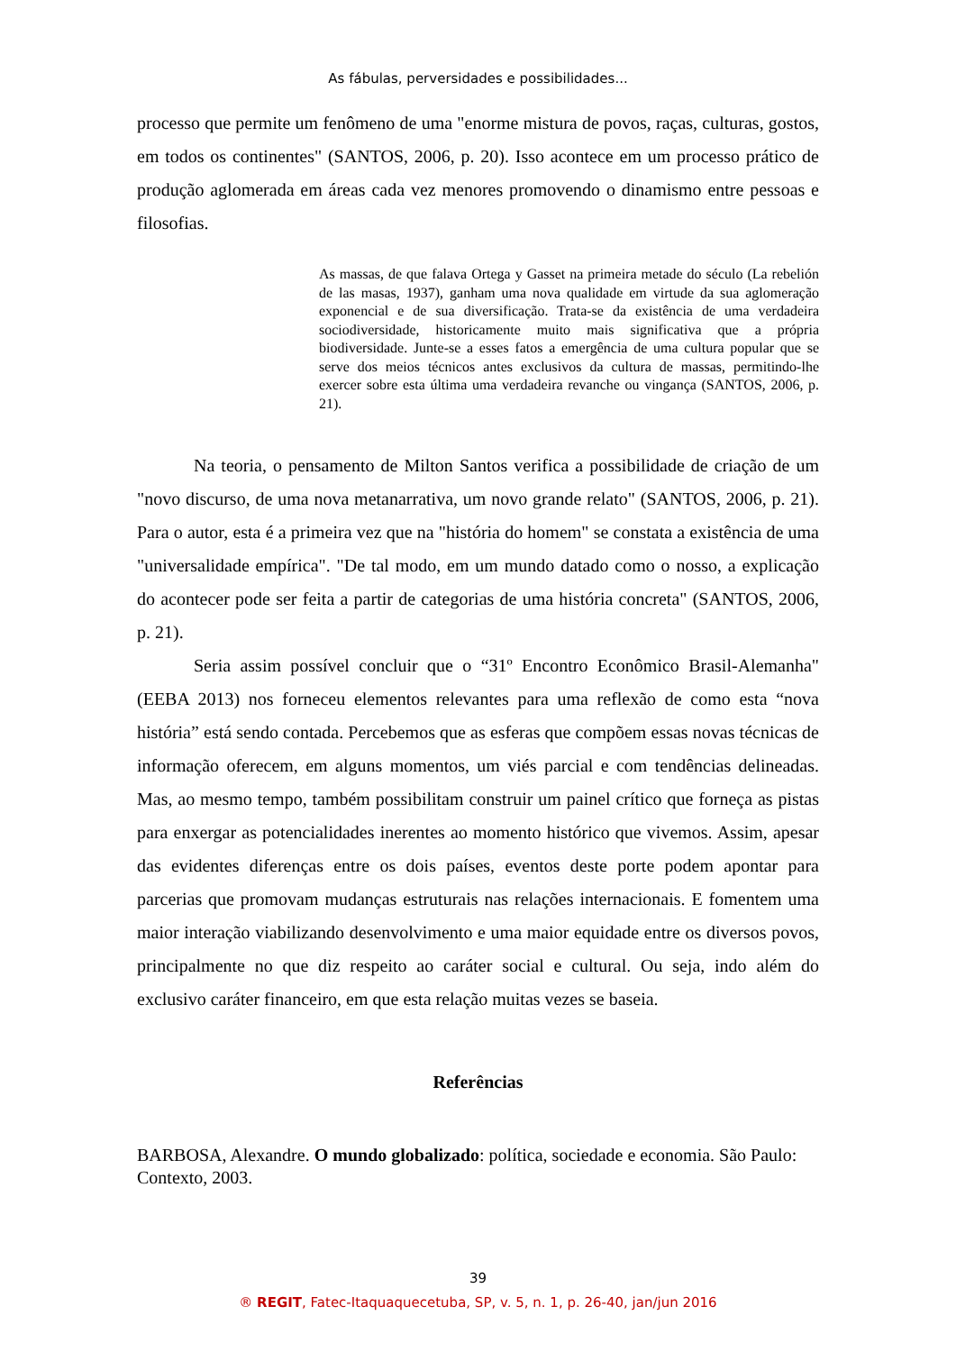As fábulas, perversidades e possibilidades...
processo que permite um fenômeno de uma "enorme mistura de povos, raças, culturas, gostos, em todos os continentes" (SANTOS, 2006, p. 20). Isso acontece em um processo prático de produção aglomerada em áreas cada vez menores promovendo o dinamismo entre pessoas e filosofias.
As massas, de que falava Ortega y Gasset na primeira metade do século (La rebelión de las masas, 1937), ganham uma nova qualidade em virtude da sua aglomeração exponencial e de sua diversificação. Trata-se da existência de uma verdadeira sociodiversidade, historicamente muito mais significativa que a própria biodiversidade. Junte-se a esses fatos a emergência de uma cultura popular que se serve dos meios técnicos antes exclusivos da cultura de massas, permitindo-lhe exercer sobre esta última uma verdadeira revanche ou vingança (SANTOS, 2006, p. 21).
Na teoria, o pensamento de Milton Santos verifica a possibilidade de criação de um "novo discurso, de uma nova metanarrativa, um novo grande relato" (SANTOS, 2006, p. 21). Para o autor, esta é a primeira vez que na "história do homem" se constata a existência de uma "universalidade empírica". "De tal modo, em um mundo datado como o nosso, a explicação do acontecer pode ser feita a partir de categorias de uma história concreta" (SANTOS, 2006, p. 21).
Seria assim possível concluir que o “31º Encontro Econômico Brasil-Alemanha" (EEBA 2013) nos forneceu elementos relevantes para uma reflexão de como esta “nova história” está sendo contada. Percebemos que as esferas que compõem essas novas técnicas de informação oferecem, em alguns momentos, um viés parcial e com tendências delineadas. Mas, ao mesmo tempo, também possibilitam construir um painel crítico que forneça as pistas para enxergar as potencialidades inerentes ao momento histórico que vivemos. Assim, apesar das evidentes diferenças entre os dois países, eventos deste porte podem apontar para parcerias que promovam mudanças estruturais nas relações internacionais. E fomentem uma maior interação viabilizando desenvolvimento e uma maior equidade entre os diversos povos, principalmente no que diz respeito ao caráter social e cultural. Ou seja, indo além do exclusivo caráter financeiro, em que esta relação muitas vezes se baseia.
Referências
BARBOSA, Alexandre. O mundo globalizado: política, sociedade e economia. São Paulo: Contexto, 2003.
39
® REGIT, Fatec-Itaquaquecetuba, SP, v. 5, n. 1, p. 26-40, jan/jun 2016